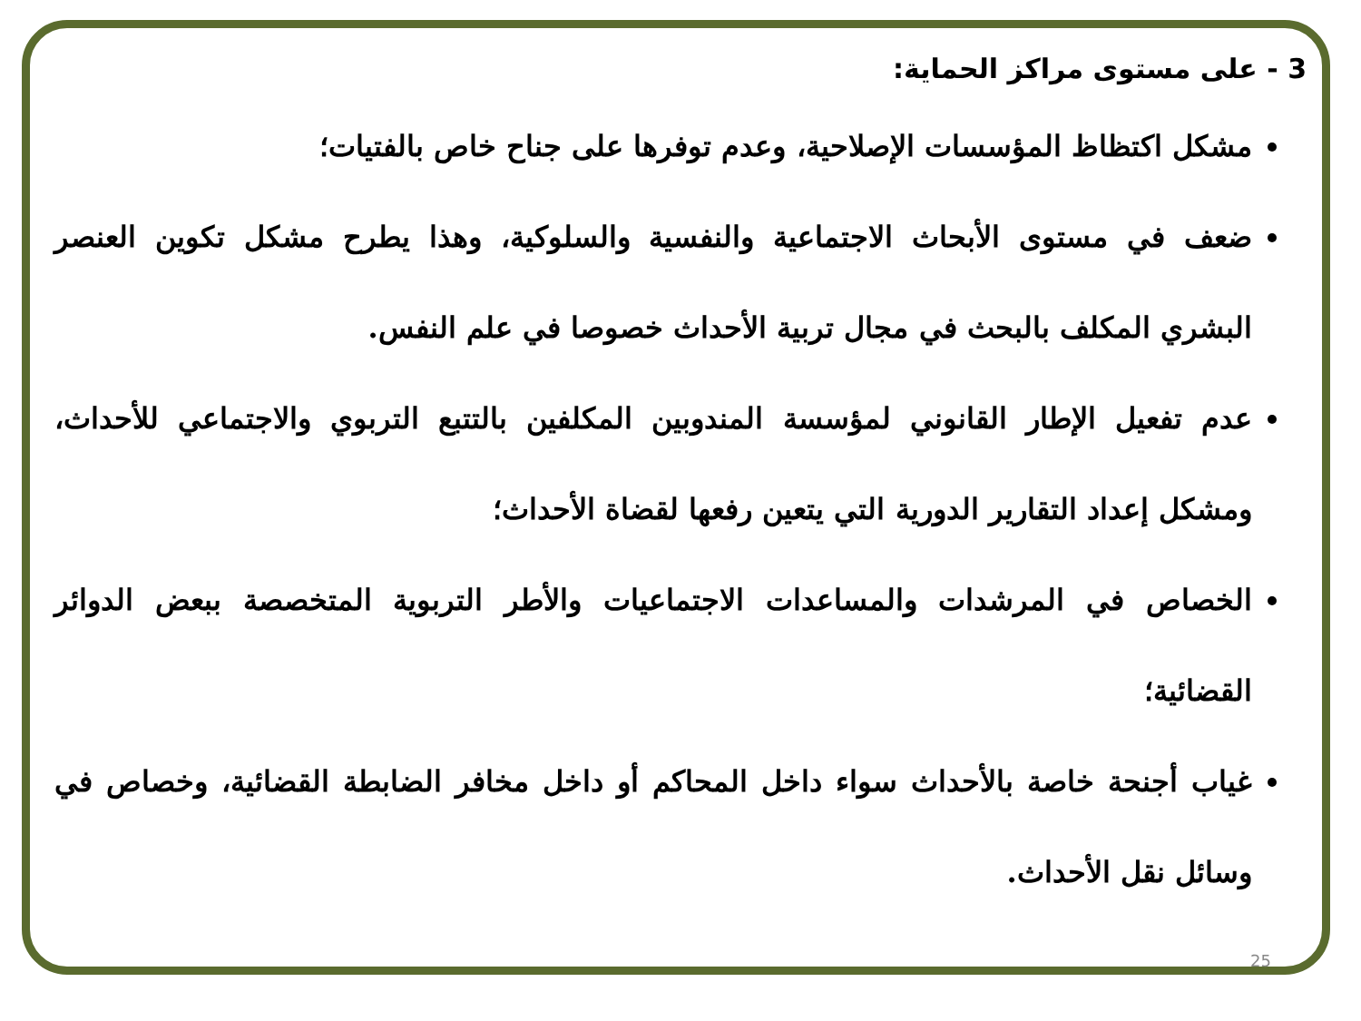3 - على مستوى مراكز الحماية:
مشكل اكتظاظ المؤسسات الإصلاحية، وعدم توفرها على جناح خاص بالفتيات؛
ضعف في مستوى الأبحاث الاجتماعية والنفسية والسلوكية، وهذا يطرح مشكل تكوين العنصر البشري المكلف بالبحث في مجال تربية الأحداث خصوصا في علم النفس.
عدم تفعيل الإطار القانوني لمؤسسة المندوبين المكلفين بالتتبع التربوي والاجتماعي للأحداث، ومشكل إعداد التقارير الدورية التي يتعين رفعها لقضاة الأحداث؛
الخصاص في المرشدات والمساعدات الاجتماعيات والأطر التربوية المتخصصة ببعض الدوائر القضائية؛
غياب أجنحة خاصة بالأحداث سواء داخل المحاكم أو داخل مخافر الضابطة القضائية، وخصاص في وسائل نقل الأحداث.
25